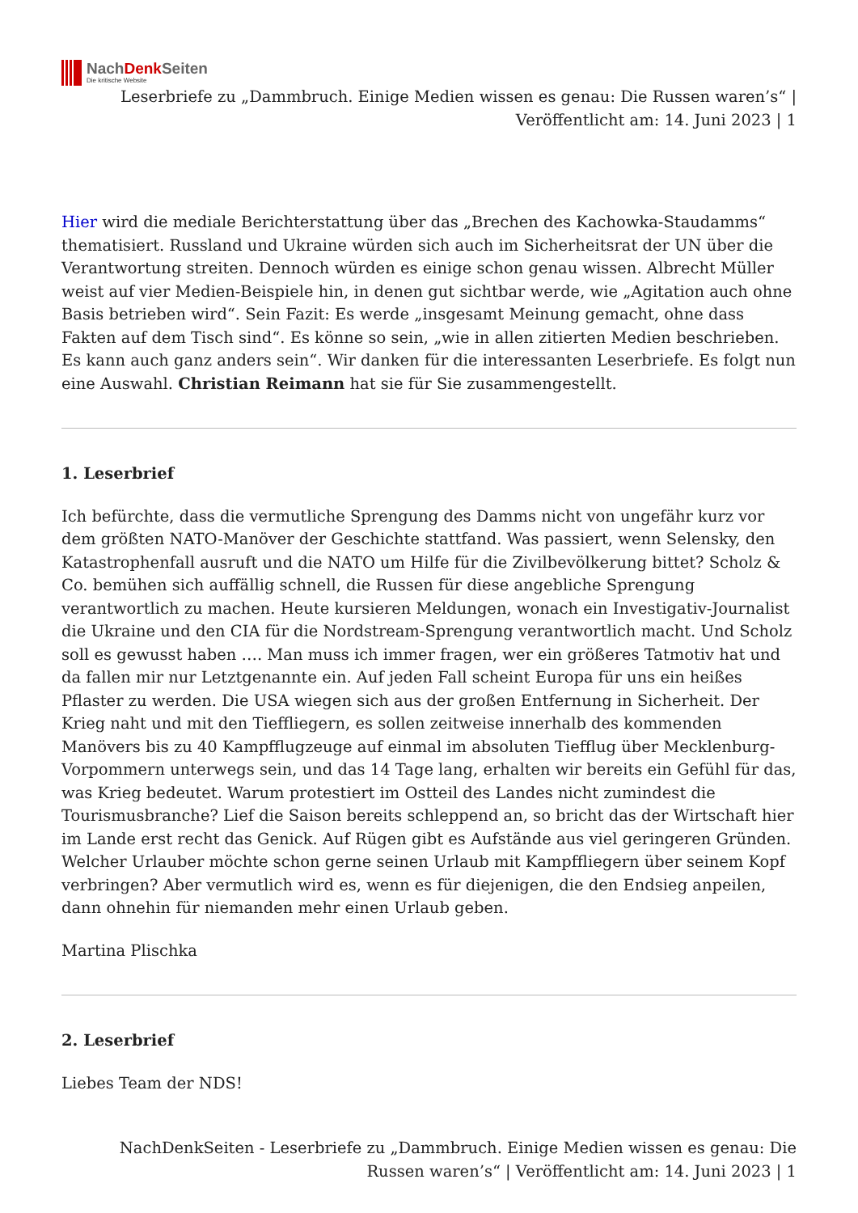NachDenk Seiten
Die kritische Website
Leserbriefe zu „Dammbruch. Einige Medien wissen es genau: Die Russen waren’s“ | Veröffentlicht am: 14. Juni 2023 | 1
Hier wird die mediale Berichterstattung über das „Brechen des Kachowka-Staudamms“ thematisiert. Russland und Ukraine würden sich auch im Sicherheitsrat der UN über die Verantwortung streiten. Dennoch würden es einige schon genau wissen. Albrecht Müller weist auf vier Medien-Beispiele hin, in denen gut sichtbar werde, wie „Agitation auch ohne Basis betrieben wird“. Sein Fazit: Es werde „insgesamt Meinung gemacht, ohne dass Fakten auf dem Tisch sind“. Es könne so sein, „wie in allen zitierten Medien beschrieben. Es kann auch ganz anders sein“. Wir danken für die interessanten Leserbriefe. Es folgt nun eine Auswahl. Christian Reimann hat sie für Sie zusammengestellt.
1. Leserbrief
Ich befürchte, dass die vermutliche Sprengung des Damms nicht von ungefähr kurz vor dem größten NATO-Manöver der Geschichte stattfand. Was passiert, wenn Selensky, den Katastrophenfall ausruft und die NATO um Hilfe für die Zivilbevölkerung bittet? Scholz & Co. bemühen sich auffällig schnell, die Russen für diese angebliche Sprengung verantwortlich zu machen. Heute kursieren Meldungen, wonach ein Investigativ-Journalist die Ukraine und den CIA für die Nordstream-Sprengung verantwortlich macht. Und Scholz soll es gewusst haben …. Man muss ich immer fragen, wer ein größeres Tatmotiv hat und da fallen mir nur Letztgenannte ein. Auf jeden Fall scheint Europa für uns ein heißes Pflaster zu werden. Die USA wiegen sich aus der großen Entfernung in Sicherheit. Der Krieg naht und mit den Tieffliegern, es sollen zeitweise innerhalb des kommenden Manövers bis zu 40 Kampfflugzeuge auf einmal im absoluten Tiefflug über Mecklenburg-Vorpommern unterwegs sein, und das 14 Tage lang, erhalten wir bereits ein Gefühl für das, was Krieg bedeutet. Warum protestiert im Ostteil des Landes nicht zumindest die Tourismusbranche? Lief die Saison bereits schleppend an, so bricht das der Wirtschaft hier im Lande erst recht das Genick. Auf Rügen gibt es Aufstände aus viel geringeren Gründen. Welcher Urlauber möchte schon gerne seinen Urlaub mit Kampffliegern über seinem Kopf verbringen? Aber vermutlich wird es, wenn es für diejenigen, die den Endsieg anpeilen, dann ohnehin für niemanden mehr einen Urlaub geben.
Martina Plischka
2. Leserbrief
Liebes Team der NDS!
NachDenkSeiten - Leserbriefe zu „Dammbruch. Einige Medien wissen es genau: Die Russen waren’s“ | Veröffentlicht am: 14. Juni 2023 | 1